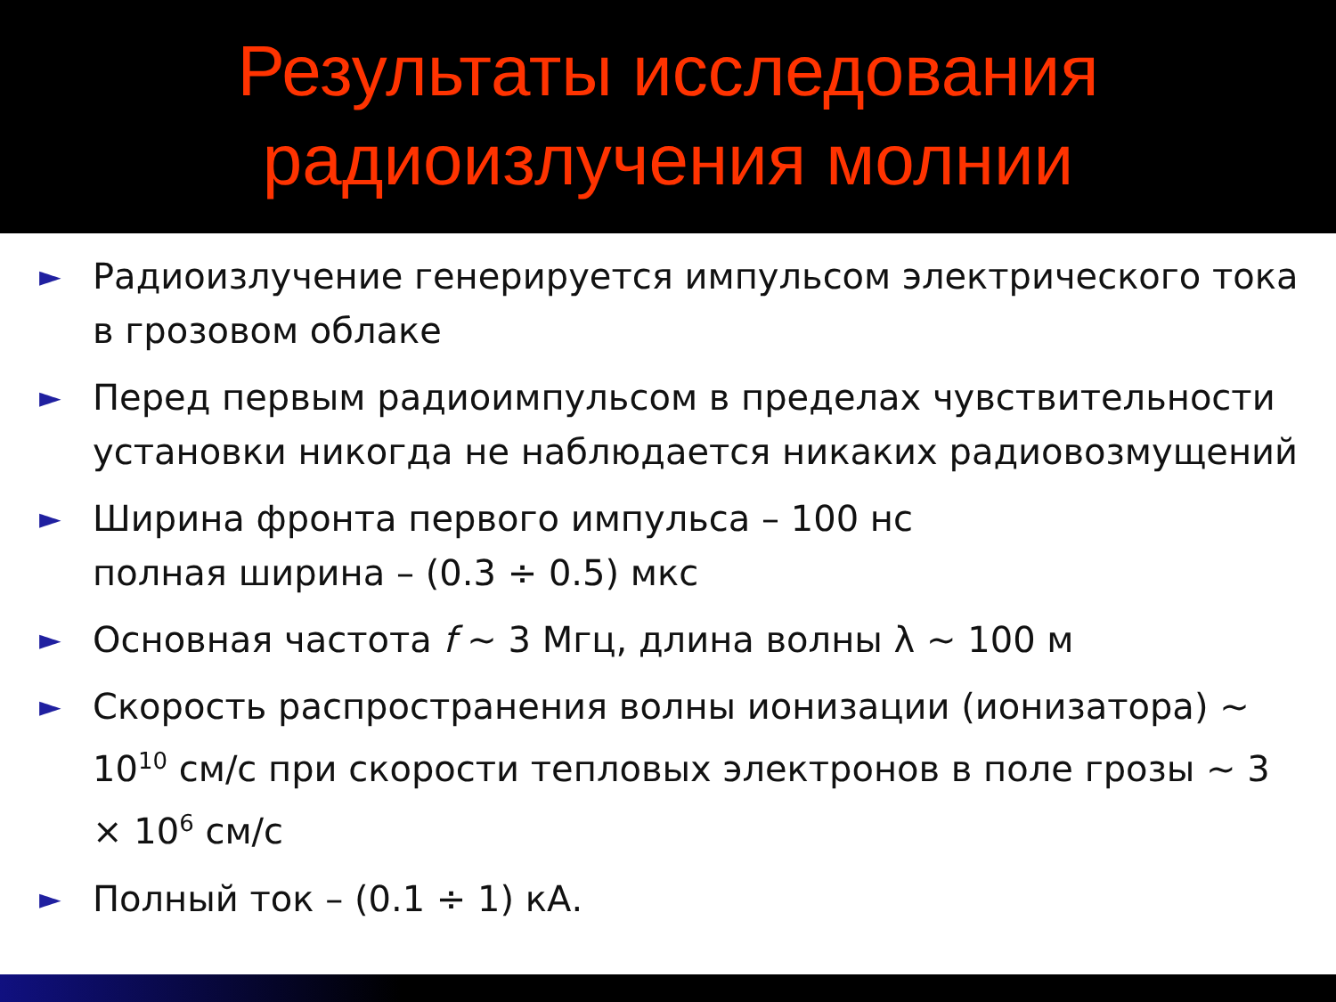Результаты исследования
радиоизлучения молнии
► Радиоизлучение генерируется импульсом электрического тока в грозовом облаке
► Перед первым радиоимпульсом в пределах чувствительности установки никогда не наблюдается никаких радиовозмущений
► Ширина фронта первого импульса – 100 нс
полная ширина – (0.3 ÷ 0.5) мкс
► Основная частота f ∼ 3 Мгц, длина волны λ ∼ 100 м
► Скорость распространения волны ионизации (ионизатора) ∼ 10<sup>10</sup> см/с при скорости тепловых электронов в поле грозы ∼ 3 × 10<sup>6</sup> см/с
► Полный ток – (0.1 ÷ 1) кА.